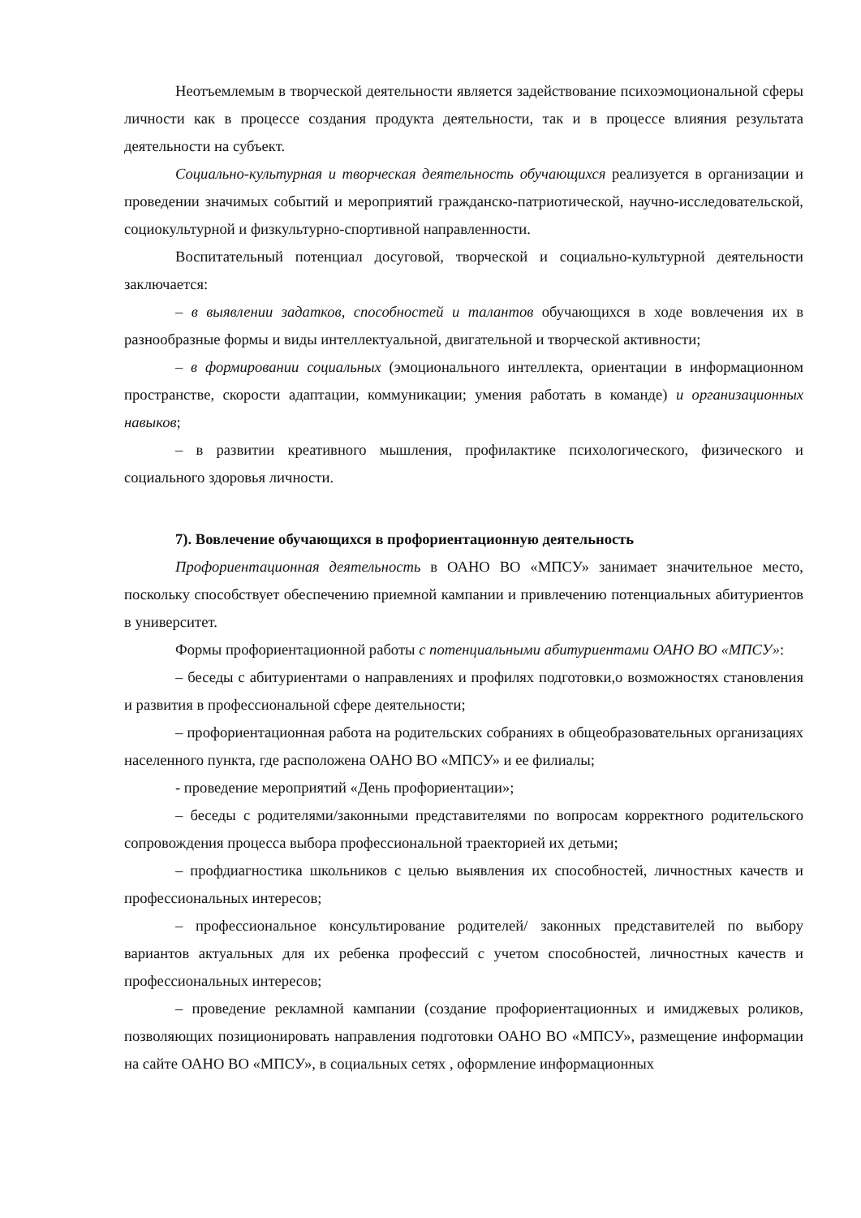Неотъемлемым в творческой деятельности является задействование психоэмоциональной сферы личности как в процессе создания продукта деятельности, так и в процессе влияния результата деятельности на субъект.
Социально-культурная и творческая деятельность обучающихся реализуется в организации и проведении значимых событий и мероприятий гражданско-патриотической, научно-исследовательской, социокультурной и физкультурно-спортивной направленности.
Воспитательный потенциал досуговой, творческой и социально-культурной деятельности заключается:
– в выявлении задатков, способностей и талантов обучающихся в ходе вовлечения их в разнообразные формы и виды интеллектуальной, двигательной и творческой активности;
– в формировании социальных (эмоционального интеллекта, ориентации в информационном пространстве, скорости адаптации, коммуникации; умения работать в команде) и организационных навыков;
– в развитии креативного мышления, профилактике психологического, физического и социального здоровья личности.
7). Вовлечение обучающихся в профориентационную деятельность
Профориентационная деятельность в ОАНО ВО «МПСУ» занимает значительное место, поскольку способствует обеспечению приемной кампании и привлечению потенциальных абитуриентов в университет.
Формы профориентационной работы с потенциальными абитуриентами ОАНО ВО «МПСУ»:
– беседы с абитуриентами о направлениях и профилях подготовки,о возможностях становления и развития в профессиональной сфере деятельности;
– профориентационная работа на родительских собраниях в общеобразовательных организациях населенного пункта, где расположена ОАНО ВО «МПСУ» и ее филиалы;
- проведение мероприятий «День профориентации»;
– беседы с родителями/законными представителями по вопросам корректного родительского сопровождения процесса выбора профессиональной траекторией их детьми;
– профдиагностика школьников с целью выявления их способностей, личностных качеств и профессиональных интересов;
– профессиональное консультирование родителей/ законных представителей по выбору вариантов актуальных для их ребенка профессий с учетом способностей, личностных качеств и профессиональных интересов;
– проведение рекламной кампании (создание профориентационных и имиджевых роликов, позволяющих позиционировать направления подготовки ОАНО ВО «МПСУ», размещение информации на сайте ОАНО ВО «МПСУ», в социальных сетях , оформление информационных